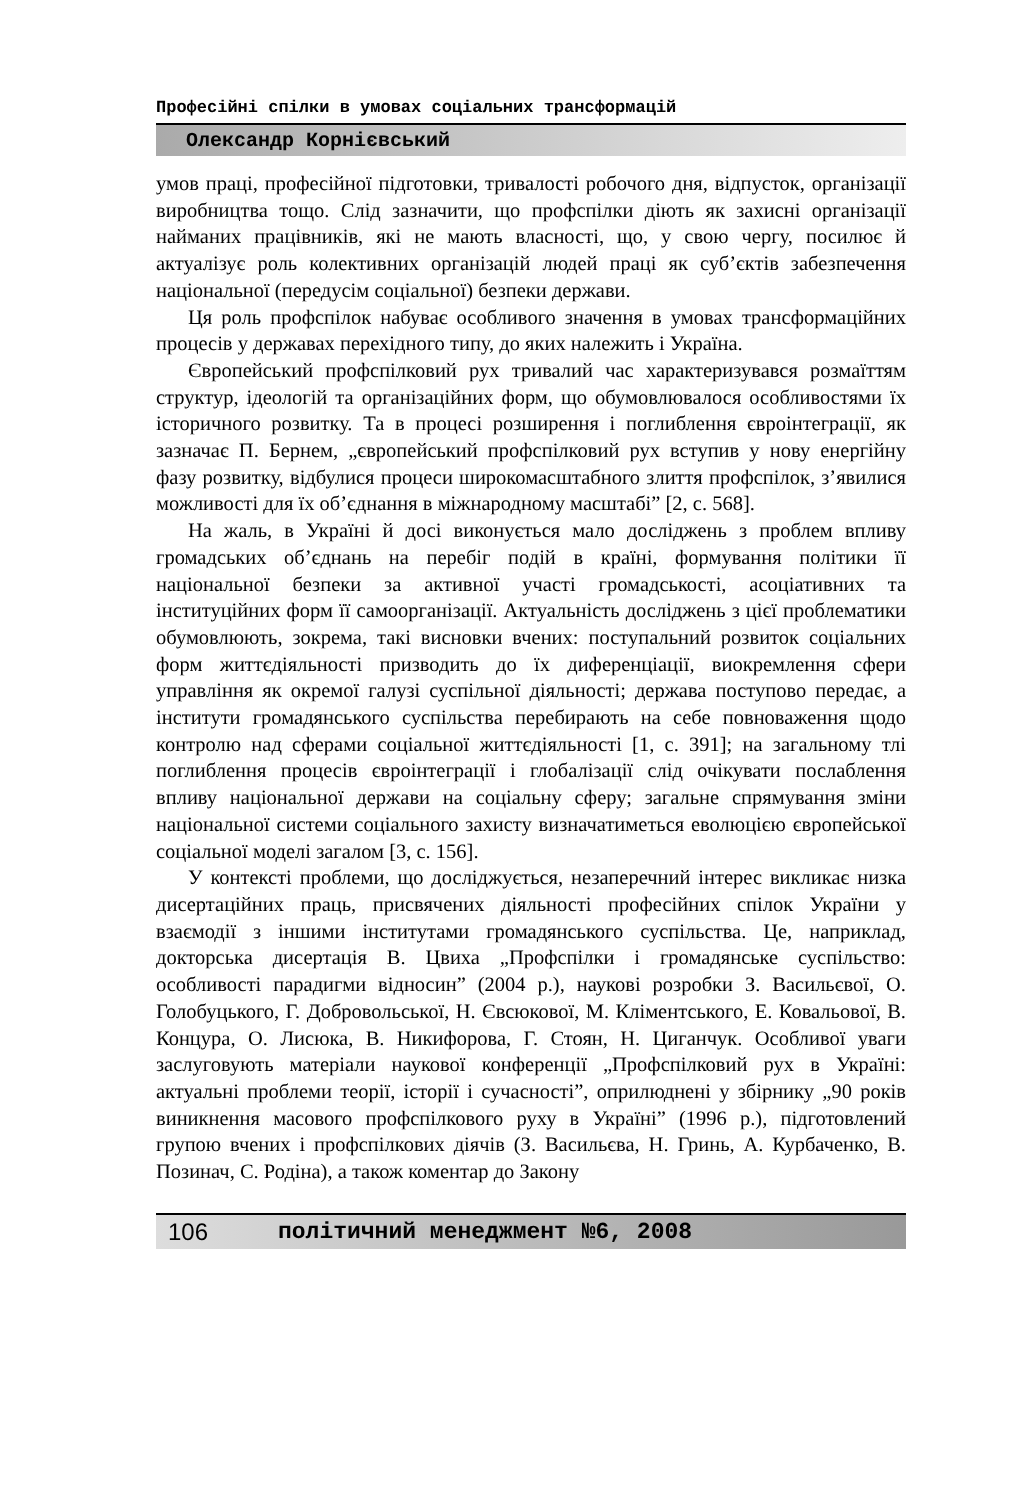Професійні спілки в умовах соціальних трансформацій
Олександр Корнієвський
умов праці, професійної підготовки, тривалості робочого дня, відпусток, організації виробництва тощо. Слід зазначити, що профспілки діють як захисні організації найманих працівників, які не мають власності, що, у свою чергу, посилює й актуалізує роль колективних організацій людей праці як суб’єктів забезпечення національної (передусім соціальної) безпеки держави.
Ця роль профспілок набуває особливого значення в умовах трансформаційних процесів у державах перехідного типу, до яких належить і Україна.
Європейський профспілковий рух тривалий час характеризувався розмаїттям структур, ідеологій та організаційних форм, що обумовлювалося особливостями їх історичного розвитку. Та в процесі розширення і поглиблення євроінтеграції, як зазначає П. Бернем, „європейський профспілковий рух вступив у нову енергійну фазу розвитку, відбулися процеси широкомасштабного злиття профспілок, з’явилися можливості для їх об’єднання в міжнародному масштабі” [2, с. 568].
На жаль, в Україні й досі виконується мало досліджень з проблем впливу громадських об’єднань на перебіг подій в країні, формування політики її національної безпеки за активної участі громадськості, асоціативних та інституційних форм її самоорганізації. Актуальність досліджень з цієї проблематики обумовлюють, зокрема, такі висновки вчених: поступальний розвиток соціальних форм життєдіяльності призводить до їх диференціації, виокремлення сфери управління як окремої галузі суспільної діяльності; держава поступово передає, а інститути громадянського суспільства перебирають на себе повноваження щодо контролю над сферами соціальної життєдіяльності [1, с. 391]; на загальному тлі поглиблення процесів євроінтеграції і глобалізації слід очікувати послаблення впливу національної держави на соціальну сферу; загальне спрямування зміни національної системи соціального захисту визначатиметься еволюцією європейської соціальної моделі загалом [3, с. 156].
У контексті проблеми, що досліджується, незаперечний інтерес викликає низка дисертаційних праць, присвячених діяльності професійних спілок України у взаємодії з іншими інститутами громадянського суспільства. Це, наприклад, докторська дисертація В. Цвиха „Профспілки і громадянське суспільство: особливості парадигми відносин” (2004 р.), наукові розробки З. Васильєвої, О. Голобуцького, Г. Добровольської, Н. Євсюкової, М. Кліментського, Е. Ковальової, В. Концура, О. Лисюка, В. Никифорова, Г. Стоян, Н. Циганчук. Особливої уваги заслуговують матеріали наукової конференції „Профспілковий рух в Україні: актуальні проблеми теорії, історії і сучасності”, оприлюднені у збірнику „90 років виникнення масового профспілкового руху в Україні” (1996 р.), підготовлений групою вчених і профспілкових діячів (З. Васильєва, Н. Гринь, А. Курбаченко, В. Позинач, С. Родіна), а також коментар до Закону
106 політичний менеджмент №6, 2008